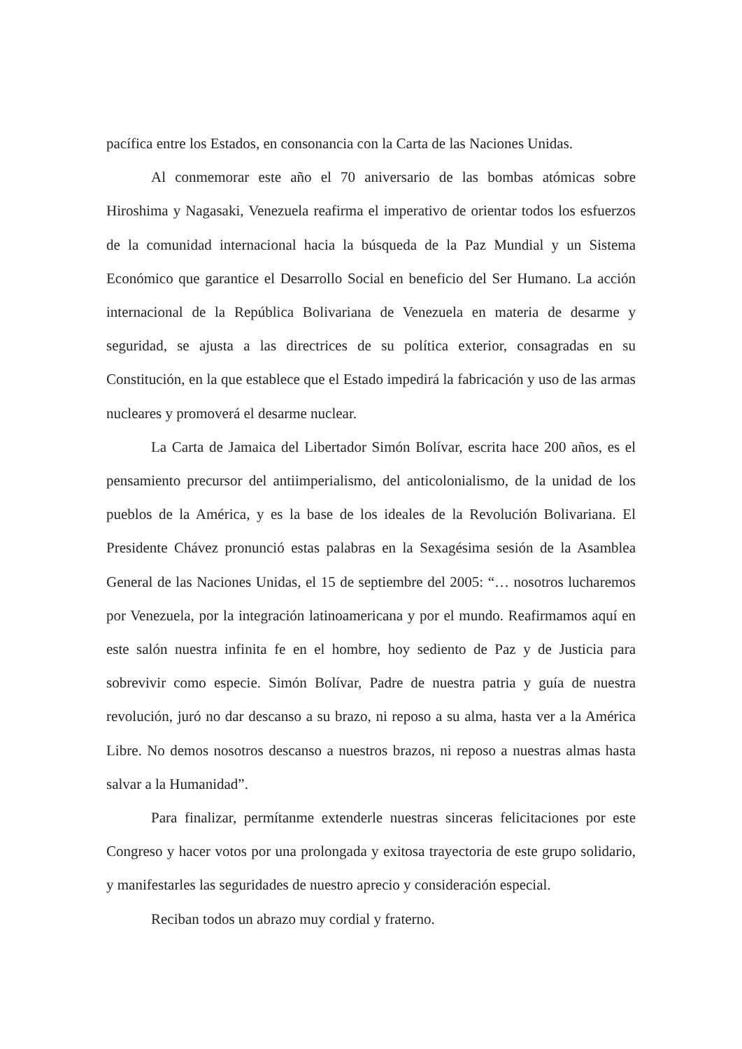pacífica entre los Estados, en consonancia con la Carta de las Naciones Unidas.
Al conmemorar este año el 70 aniversario de las bombas atómicas sobre Hiroshima y Nagasaki, Venezuela reafirma el imperativo de orientar todos los esfuerzos de la comunidad internacional hacia la búsqueda de la Paz Mundial y un Sistema Económico que garantice el Desarrollo Social en beneficio del Ser Humano. La acción internacional de la República Bolivariana de Venezuela en materia de desarme y seguridad, se ajusta a las directrices de su política exterior, consagradas en su Constitución, en la que establece que el Estado impedirá la fabricación y uso de las armas nucleares y promoverá el desarme nuclear.
La Carta de Jamaica del Libertador Simón Bolívar, escrita hace 200 años, es el pensamiento precursor del antiimperialismo, del anticolonialismo, de la unidad de los pueblos de la América, y es la base de los ideales de la Revolución Bolivariana. El Presidente Chávez pronunció estas palabras en la Sexagésima sesión de la Asamblea General de las Naciones Unidas, el 15 de septiembre del 2005: “… nosotros lucharemos por Venezuela, por la integración latinoamericana y por el mundo. Reafirmamos aquí en este salón nuestra infinita fe en el hombre, hoy sediento de Paz y de Justicia para sobrevivir como especie. Simón Bolívar, Padre de nuestra patria y guía de nuestra revolución, juró no dar descanso a su brazo, ni reposo a su alma, hasta ver a la América Libre. No demos nosotros descanso a nuestros brazos, ni reposo a nuestras almas hasta salvar a la Humanidad”.
Para finalizar, permítanme extenderle nuestras sinceras felicitaciones por este Congreso y hacer votos por una prolongada y exitosa trayectoria de este grupo solidario, y manifestarles las seguridades de nuestro aprecio y consideración especial.
Reciban todos un abrazo muy cordial y fraterno.